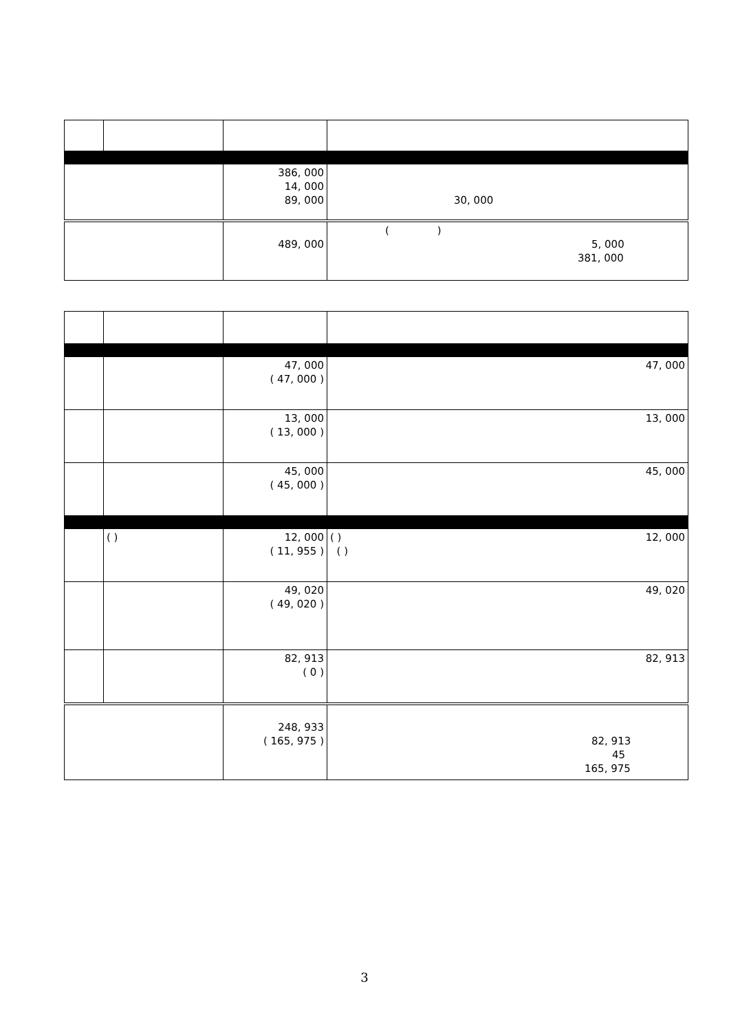| | | 386, 000 14, 000 89, 000 | 30, 000 |
| | | 489, 000 | ( ) 5, 000 381, 000 |
| | | 47, 000 ( 47, 000 ) | 47, 000 |
| | | 13, 000 ( 13, 000 ) | 13, 000 |
| | | 45, 000 ( 45, 000 ) | 45, 000 |
| | ( ) | 12, 000 ( 11, 955 ) | ( ) 12, 000 ( ) |
| | | 49, 020 ( 49, 020 ) | 49, 020 |
| | | 82, 913 ( 0 ) | 82, 913 |
| | | 248, 933 ( 165, 975 ) | 82, 913 45 165, 975 |
3